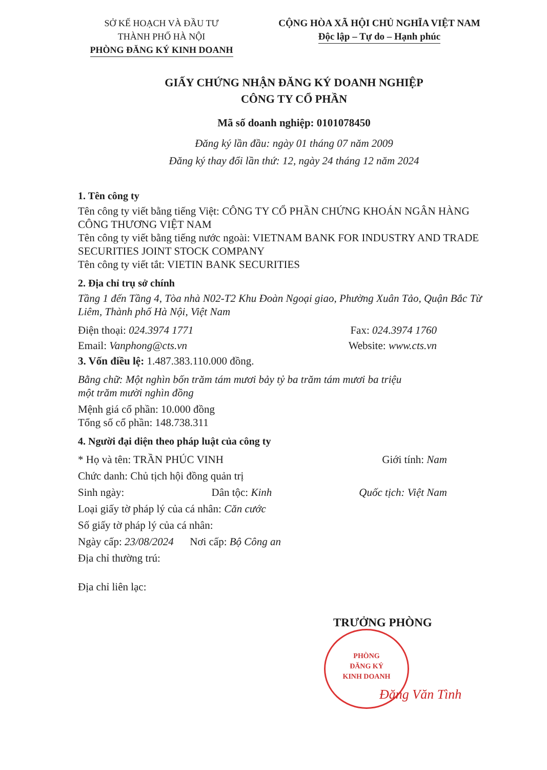SỞ KẾ HOẠCH VÀ ĐẦU TƯ
THÀNH PHỐ HÀ NỘI
PHÒNG ĐĂNG KÝ KINH DOANH
CỘNG HÒA XÃ HỘI CHỦ NGHĨA VIỆT NAM
Độc lập – Tự do – Hạnh phúc
GIẤY CHỨNG NHẬN ĐĂNG KÝ DOANH NGHIỆP
CÔNG TY CỔ PHẦN
Mã số doanh nghiệp: 0101078450
Đăng ký lần đầu: ngày 01 tháng 07 năm 2009
Đăng ký thay đổi lần thứ: 12, ngày 24 tháng 12 năm 2024
1. Tên công ty
Tên công ty viết bằng tiếng Việt: CÔNG TY CỔ PHẦN CHỨNG KHOÁN NGÂN HÀNG CÔNG THƯƠNG VIỆT NAM
Tên công ty viết bằng tiếng nước ngoài: VIETNAM BANK FOR INDUSTRY AND TRADE SECURITIES JOINT STOCK COMPANY
Tên công ty viết tắt: VIETIN BANK SECURITIES
2. Địa chỉ trụ sở chính
Tầng 1 đến Tầng 4, Tòa nhà N02-T2 Khu Đoàn Ngoại giao, Phường Xuân Tảo, Quận Bắc Từ Liêm, Thành phố Hà Nội, Việt Nam
Điện thoại: 024.3974 1771 Fax: 024.3974 1760
Email: Vanphong@cts.vn Website: www.cts.vn
3. Vốn điều lệ: 1.487.383.110.000 đồng.
Bằng chữ: Một nghìn bốn trăm tám mươi bảy tỷ ba trăm tám mươi ba triệu một trăm mười nghìn đồng
Mệnh giá cổ phần: 10.000 đồng
Tổng số cổ phần: 148.738.311
4. Người đại diện theo pháp luật của công ty
* Họ và tên: TRẦN PHÚC VINH Giới tính: Nam
Chức danh: Chủ tịch hội đồng quản trị
Sinh ngày: Dân tộc: Kinh Quốc tịch: Việt Nam
Loại giấy tờ pháp lý của cá nhân: Căn cước
Số giấy tờ pháp lý của cá nhân:
Ngày cấp: 23/08/2024 Nơi cấp: Bộ Công an
Địa chỉ thường trú:
Địa chỉ liên lạc:
TRƯỞNG PHÒNG
PHÒNG
ĐĂNG KÝ
KINH DOANH
Đặng Văn Tình